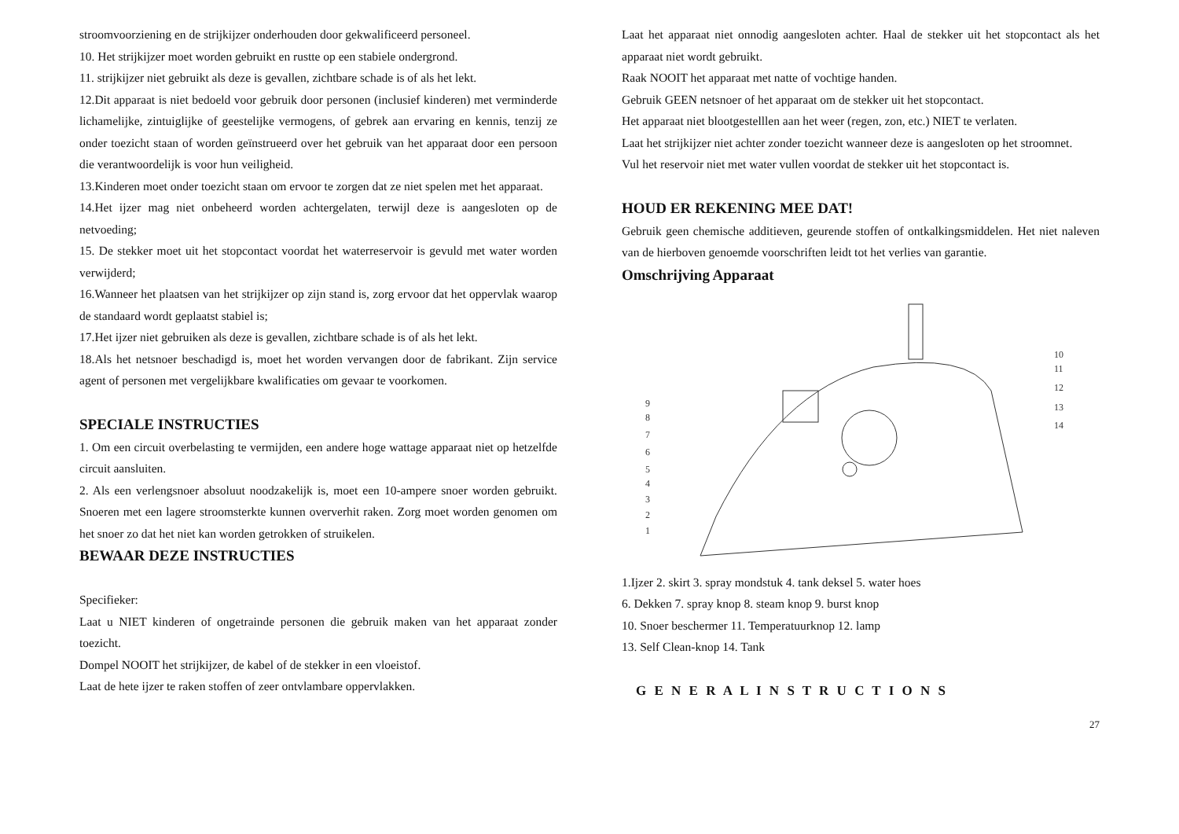stroomvoorziening en de strijkijzer onderhouden door gekwalificeerd personeel.
10. Het strijkijzer moet worden gebruikt en rustte op een stabiele ondergrond.
11. strijkijzer niet gebruikt als deze is gevallen, zichtbare schade is of als het lekt.
12.Dit apparaat is niet bedoeld voor gebruik door personen (inclusief kinderen) met verminderde lichamelijke, zintuiglijke of geestelijke vermogens, of gebrek aan ervaring en kennis, tenzij ze onder toezicht staan of worden geïnstrueerd over het gebruik van het apparaat door een persoon die verantwoordelijk is voor hun veiligheid.
13.Kinderen moet onder toezicht staan om ervoor te zorgen dat ze niet spelen met het apparaat.
14.Het ijzer mag niet onbeheerd worden achtergelaten, terwijl deze is aangesloten op de netvoeding;
15. De stekker moet uit het stopcontact voordat het waterreservoir is gevuld met water worden verwijderd;
16.Wanneer het plaatsen van het strijkijzer op zijn stand is, zorg ervoor dat het oppervlak waarop de standaard wordt geplaatst stabiel is;
17.Het ijzer niet gebruiken als deze is gevallen, zichtbare schade is of als het lekt.
18.Als het netsnoer beschadigd is, moet het worden vervangen door de fabrikant. Zijn service agent of personen met vergelijkbare kwalificaties om gevaar te voorkomen.
SPECIALE INSTRUCTIES
1. Om een circuit overbelasting te vermijden, een andere hoge wattage apparaat niet op hetzelfde circuit aansluiten.
2. Als een verlengsnoer absoluut noodzakelijk is, moet een 10-ampere snoer worden gebruikt. Snoeren met een lagere stroomsterkte kunnen oververhit raken. Zorg moet worden genomen om het snoer zo dat het niet kan worden getrokken of struikelen.
BEWAAR DEZE INSTRUCTIES
Specifieker:
Laat u NIET kinderen of ongetrainde personen die gebruik maken van het apparaat zonder toezicht.
Dompel NOOIT het strijkijzer, de kabel of de stekker in een vloeistof.
Laat de hete ijzer te raken stoffen of zeer ontvlambare oppervlakken.
Laat het apparaat niet onnodig aangesloten achter. Haal de stekker uit het stopcontact als het apparaat niet wordt gebruikt.
Raak NOOIT het apparaat met natte of vochtige handen.
Gebruik GEEN netsnoer of het apparaat om de stekker uit het stopcontact.
Het apparaat niet blootgestelllen aan het weer (regen, zon, etc.) NIET te verlaten.
Laat het strijkijzer niet achter zonder toezicht wanneer deze is aangesloten op het stroomnet.
Vul het reservoir niet met water vullen voordat de stekker uit het stopcontact is.
HOUD ER REKENING MEE DAT!
Gebruik geen chemische additieven, geurende stoffen of ontkalkingsmiddelen. Het niet naleven van de hierboven genoemde voorschriften leidt tot het verlies van garantie.
Omschrijving Apparaat
10
11
12
13
14
9
8
7
6
5
4
3
2
1
1.Ijzer 2. skirt 3. spray mondstuk 4. tank deksel 5. water hoes
6. Dekken 7. spray knop 8. steam knop 9. burst knop
10. Snoer beschermer 11. Temperatuurknop 12. lamp
13. Self Clean-knop 14. Tank
G E N E R A L I N S T R U C T I O N S
27